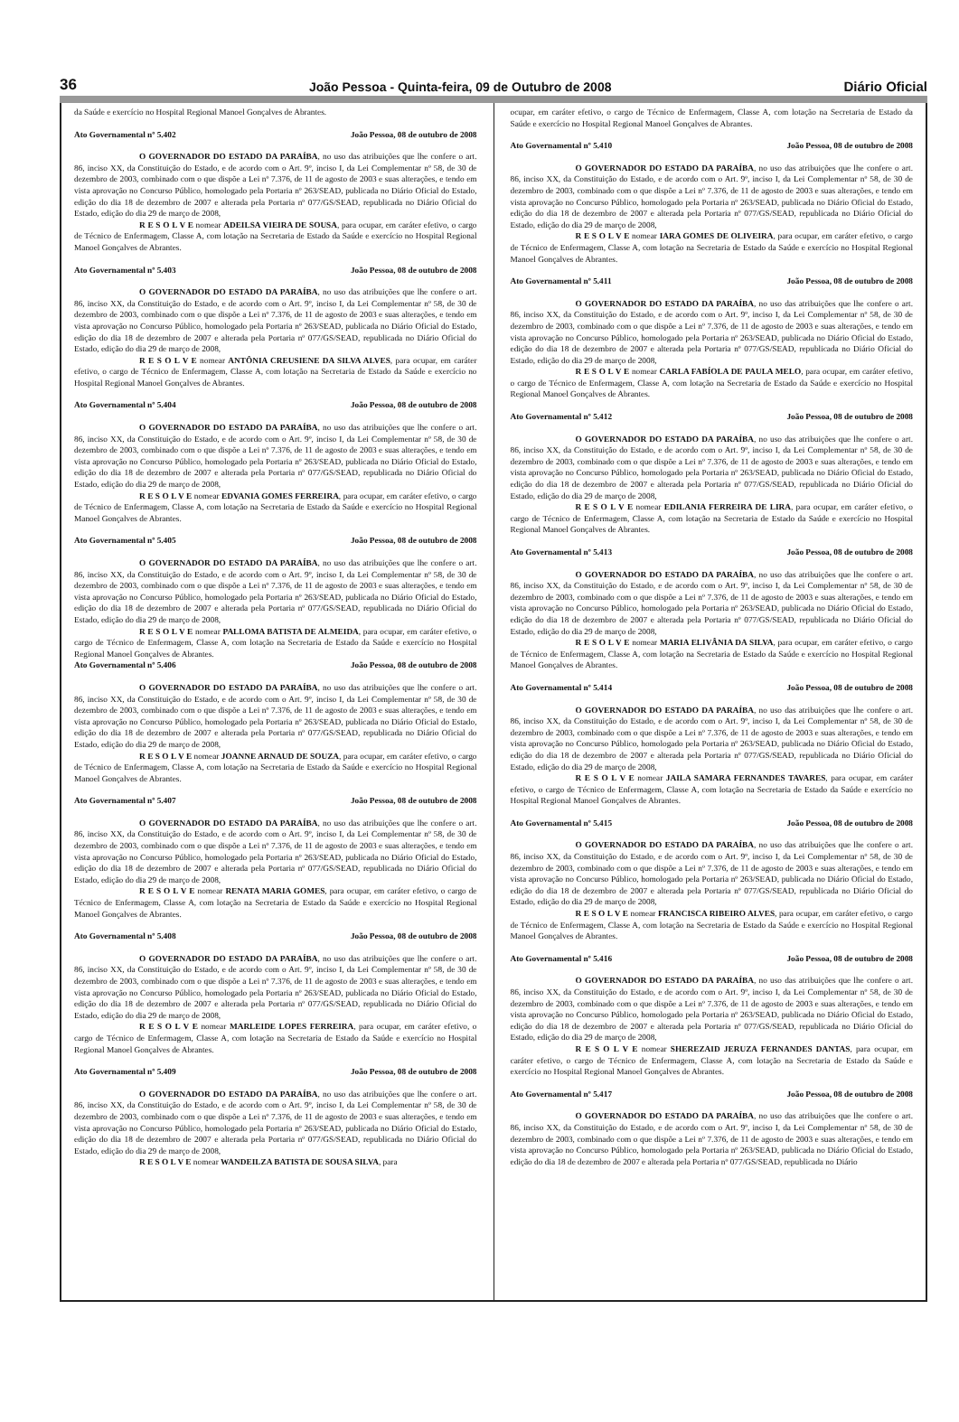36 João Pessoa - Quinta-feira, 09 de Outubro de 2008 Diário Oficial
da Saúde e exercício no Hospital Regional Manoel Gonçalves de Abrantes.
Ato Governamental nº 5.402 João Pessoa, 08 de outubro de 2008
O GOVERNADOR DO ESTADO DA PARAÍBA, no uso das atribuições que lhe confere o art. 86, inciso XX, da Constituição do Estado, e de acordo com o Art. 9º, inciso I, da Lei Complementar nº 58, de 30 de dezembro de 2003, combinado com o que dispõe a Lei nº 7.376, de 11 de agosto de 2003 e suas alterações, e tendo em vista aprovação no Concurso Público, homologado pela Portaria nº 263/SEAD, publicada no Diário Oficial do Estado, edição do dia 18 de dezembro de 2007 e alterada pela Portaria nº 077/GS/SEAD, republicada no Diário Oficial do Estado, edição do dia 29 de março de 2008,
R E S O L V E nomear ADEILSA VIEIRA DE SOUSA, para ocupar, em caráter efetivo, o cargo de Técnico de Enfermagem, Classe A, com lotação na Secretaria de Estado da Saúde e exercício no Hospital Regional Manoel Gonçalves de Abrantes.
Ato Governamental nº 5.403 João Pessoa, 08 de outubro de 2008
O GOVERNADOR DO ESTADO DA PARAÍBA, no uso das atribuições que lhe confere o art. 86, inciso XX, da Constituição do Estado, e de acordo com o Art. 9º, inciso I, da Lei Complementar nº 58, de 30 de dezembro de 2003, combinado com o que dispõe a Lei nº 7.376, de 11 de agosto de 2003 e suas alterações, e tendo em vista aprovação no Concurso Público, homologado pela Portaria nº 263/SEAD, publicada no Diário Oficial do Estado, edição do dia 18 de dezembro de 2007 e alterada pela Portaria nº 077/GS/SEAD, republicada no Diário Oficial do Estado, edição do dia 29 de março de 2008,
R E S O L V E nomear ANTÔNIA CREUSIENE DA SILVA ALVES, para ocupar, em caráter efetivo, o cargo de Técnico de Enfermagem, Classe A, com lotação na Secretaria de Estado da Saúde e exercício no Hospital Regional Manoel Gonçalves de Abrantes.
Ato Governamental nº 5.404 João Pessoa, 08 de outubro de 2008
O GOVERNADOR DO ESTADO DA PARAÍBA, no uso das atribuições que lhe confere o art. 86, inciso XX, da Constituição do Estado, e de acordo com o Art. 9º, inciso I, da Lei Complementar nº 58, de 30 de dezembro de 2003, combinado com o que dispõe a Lei nº 7.376, de 11 de agosto de 2003 e suas alterações, e tendo em vista aprovação no Concurso Público, homologado pela Portaria nº 263/SEAD, publicada no Diário Oficial do Estado, edição do dia 18 de dezembro de 2007 e alterada pela Portaria nº 077/GS/SEAD, republicada no Diário Oficial do Estado, edição do dia 29 de março de 2008,
R E S O L V E nomear EDVANIA GOMES FERREIRA, para ocupar, em caráter efetivo, o cargo de Técnico de Enfermagem, Classe A, com lotação na Secretaria de Estado da Saúde e exercício no Hospital Regional Manoel Gonçalves de Abrantes.
Ato Governamental nº 5.405 João Pessoa, 08 de outubro de 2008
O GOVERNADOR DO ESTADO DA PARAÍBA, no uso das atribuições que lhe confere o art. 86, inciso XX, da Constituição do Estado, e de acordo com o Art. 9º, inciso I, da Lei Complementar nº 58, de 30 de dezembro de 2003, combinado com o que dispõe a Lei nº 7.376, de 11 de agosto de 2003 e suas alterações, e tendo em vista aprovação no Concurso Público, homologado pela Portaria nº 263/SEAD, publicada no Diário Oficial do Estado, edição do dia 18 de dezembro de 2007 e alterada pela Portaria nº 077/GS/SEAD, republicada no Diário Oficial do Estado, edição do dia 29 de março de 2008,
R E S O L V E nomear PALLOMA BATISTA DE ALMEIDA, para ocupar, em caráter efetivo, o cargo de Técnico de Enfermagem, Classe A, com lotação na Secretaria de Estado da Saúde e exercício no Hospital Regional Manoel Gonçalves de Abrantes.
Ato Governamental nº 5.406 João Pessoa, 08 de outubro de 2008
O GOVERNADOR DO ESTADO DA PARAÍBA, no uso das atribuições que lhe confere o art. 86, inciso XX, da Constituição do Estado, e de acordo com o Art. 9º, inciso I, da Lei Complementar nº 58, de 30 de dezembro de 2003, combinado com o que dispõe a Lei nº 7.376, de 11 de agosto de 2003 e suas alterações, e tendo em vista aprovação no Concurso Público, homologado pela Portaria nº 263/SEAD, publicada no Diário Oficial do Estado, edição do dia 18 de dezembro de 2007 e alterada pela Portaria nº 077/GS/SEAD, republicada no Diário Oficial do Estado, edição do dia 29 de março de 2008,
R E S O L V E nomear JOANNE ARNAUD DE SOUZA, para ocupar, em caráter efetivo, o cargo de Técnico de Enfermagem, Classe A, com lotação na Secretaria de Estado da Saúde e exercício no Hospital Regional Manoel Gonçalves de Abrantes.
Ato Governamental nº 5.407 João Pessoa, 08 de outubro de 2008
O GOVERNADOR DO ESTADO DA PARAÍBA, no uso das atribuições que lhe confere o art. 86, inciso XX, da Constituição do Estado, e de acordo com o Art. 9º, inciso I, da Lei Complementar nº 58, de 30 de dezembro de 2003, combinado com o que dispõe a Lei nº 7.376, de 11 de agosto de 2003 e suas alterações, e tendo em vista aprovação no Concurso Público, homologado pela Portaria nº 263/SEAD, publicada no Diário Oficial do Estado, edição do dia 18 de dezembro de 2007 e alterada pela Portaria nº 077/GS/SEAD, republicada no Diário Oficial do Estado, edição do dia 29 de março de 2008,
R E S O L V E nomear RENATA MARIA GOMES, para ocupar, em caráter efetivo, o cargo de Técnico de Enfermagem, Classe A, com lotação na Secretaria de Estado da Saúde e exercício no Hospital Regional Manoel Gonçalves de Abrantes.
Ato Governamental nº 5.408 João Pessoa, 08 de outubro de 2008
O GOVERNADOR DO ESTADO DA PARAÍBA, no uso das atribuições que lhe confere o art. 86, inciso XX, da Constituição do Estado, e de acordo com o Art. 9º, inciso I, da Lei Complementar nº 58, de 30 de dezembro de 2003, combinado com o que dispõe a Lei nº 7.376, de 11 de agosto de 2003 e suas alterações, e tendo em vista aprovação no Concurso Público, homologado pela Portaria nº 263/SEAD, publicada no Diário Oficial do Estado, edição do dia 18 de dezembro de 2007 e alterada pela Portaria nº 077/GS/SEAD, republicada no Diário Oficial do Estado, edição do dia 29 de março de 2008,
R E S O L V E nomear MARLEIDE LOPES FERREIRA, para ocupar, em caráter efetivo, o cargo de Técnico de Enfermagem, Classe A, com lotação na Secretaria de Estado da Saúde e exercício no Hospital Regional Manoel Gonçalves de Abrantes.
Ato Governamental nº 5.409 João Pessoa, 08 de outubro de 2008
O GOVERNADOR DO ESTADO DA PARAÍBA, no uso das atribuições que lhe confere o art. 86, inciso XX, da Constituição do Estado, e de acordo com o Art. 9º, inciso I, da Lei Complementar nº 58, de 30 de dezembro de 2003, combinado com o que dispõe a Lei nº 7.376, de 11 de agosto de 2003 e suas alterações, e tendo em vista aprovação no Concurso Público, homologado pela Portaria nº 263/SEAD, publicada no Diário Oficial do Estado, edição do dia 18 de dezembro de 2007 e alterada pela Portaria nº 077/GS/SEAD, republicada no Diário Oficial do Estado, edição do dia 29 de março de 2008,
R E S O L V E nomear WANDEILZA BATISTA DE SOUSA SILVA, para
ocupar, em caráter efetivo, o cargo de Técnico de Enfermagem, Classe A, com lotação na Secretaria de Estado da Saúde e exercício no Hospital Regional Manoel Gonçalves de Abrantes.
Ato Governamental nº 5.410 João Pessoa, 08 de outubro de 2008
O GOVERNADOR DO ESTADO DA PARAÍBA, no uso das atribuições que lhe confere o art. 86, inciso XX, da Constituição do Estado, e de acordo com o Art. 9º, inciso I, da Lei Complementar nº 58, de 30 de dezembro de 2003, combinado com o que dispõe a Lei nº 7.376, de 11 de agosto de 2003 e suas alterações, e tendo em vista aprovação no Concurso Público, homologado pela Portaria nº 263/SEAD, publicada no Diário Oficial do Estado, edição do dia 18 de dezembro de 2007 e alterada pela Portaria nº 077/GS/SEAD, republicada no Diário Oficial do Estado, edição do dia 29 de março de 2008,
R E S O L V E nomear IARA GOMES DE OLIVEIRA, para ocupar, em caráter efetivo, o cargo de Técnico de Enfermagem, Classe A, com lotação na Secretaria de Estado da Saúde e exercício no Hospital Regional Manoel Gonçalves de Abrantes.
Ato Governamental nº 5.411 João Pessoa, 08 de outubro de 2008
O GOVERNADOR DO ESTADO DA PARAÍBA, no uso das atribuições que lhe confere o art. 86, inciso XX, da Constituição do Estado, e de acordo com o Art. 9º, inciso I, da Lei Complementar nº 58, de 30 de dezembro de 2003, combinado com o que dispõe a Lei nº 7.376, de 11 de agosto de 2003 e suas alterações, e tendo em vista aprovação no Concurso Público, homologado pela Portaria nº 263/SEAD, publicada no Diário Oficial do Estado, edição do dia 18 de dezembro de 2007 e alterada pela Portaria nº 077/GS/SEAD, republicada no Diário Oficial do Estado, edição do dia 29 de março de 2008,
R E S O L V E nomear CARLA FABÍOLA DE PAULA MELO, para ocupar, em caráter efetivo, o cargo de Técnico de Enfermagem, Classe A, com lotação na Secretaria de Estado da Saúde e exercício no Hospital Regional Manoel Gonçalves de Abrantes.
Ato Governamental nº 5.412 João Pessoa, 08 de outubro de 2008
O GOVERNADOR DO ESTADO DA PARAÍBA, no uso das atribuições que lhe confere o art. 86, inciso XX, da Constituição do Estado, e de acordo com o Art. 9º, inciso I, da Lei Complementar nº 58, de 30 de dezembro de 2003, combinado com o que dispõe a Lei nº 7.376, de 11 de agosto de 2003 e suas alterações, e tendo em vista aprovação no Concurso Público, homologado pela Portaria nº 263/SEAD, publicada no Diário Oficial do Estado, edição do dia 18 de dezembro de 2007 e alterada pela Portaria nº 077/GS/SEAD, republicada no Diário Oficial do Estado, edição do dia 29 de março de 2008,
R E S O L V E nomear EDILANIA FERREIRA DE LIRA, para ocupar, em caráter efetivo, o cargo de Técnico de Enfermagem, Classe A, com lotação na Secretaria de Estado da Saúde e exercício no Hospital Regional Manoel Gonçalves de Abrantes.
Ato Governamental nº 5.413 João Pessoa, 08 de outubro de 2008
O GOVERNADOR DO ESTADO DA PARAÍBA, no uso das atribuições que lhe confere o art. 86, inciso XX, da Constituição do Estado, e de acordo com o Art. 9º, inciso I, da Lei Complementar nº 58, de 30 de dezembro de 2003, combinado com o que dispõe a Lei nº 7.376, de 11 de agosto de 2003 e suas alterações, e tendo em vista aprovação no Concurso Público, homologado pela Portaria nº 263/SEAD, publicada no Diário Oficial do Estado, edição do dia 18 de dezembro de 2007 e alterada pela Portaria nº 077/GS/SEAD, republicada no Diário Oficial do Estado, edição do dia 29 de março de 2008,
R E S O L V E nomear MARIA ELIVÂNIA DA SILVA, para ocupar, em caráter efetivo, o cargo de Técnico de Enfermagem, Classe A, com lotação na Secretaria de Estado da Saúde e exercício no Hospital Regional Manoel Gonçalves de Abrantes.
Ato Governamental nº 5.414 João Pessoa, 08 de outubro de 2008
O GOVERNADOR DO ESTADO DA PARAÍBA, no uso das atribuições que lhe confere o art. 86, inciso XX, da Constituição do Estado, e de acordo com o Art. 9º, inciso I, da Lei Complementar nº 58, de 30 de dezembro de 2003, combinado com o que dispõe a Lei nº 7.376, de 11 de agosto de 2003 e suas alterações, e tendo em vista aprovação no Concurso Público, homologado pela Portaria nº 263/SEAD, publicada no Diário Oficial do Estado, edição do dia 18 de dezembro de 2007 e alterada pela Portaria nº 077/GS/SEAD, republicada no Diário Oficial do Estado, edição do dia 29 de março de 2008,
R E S O L V E nomear JAILA SAMARA FERNANDES TAVARES, para ocupar, em caráter efetivo, o cargo de Técnico de Enfermagem, Classe A, com lotação na Secretaria de Estado da Saúde e exercício no Hospital Regional Manoel Gonçalves de Abrantes.
Ato Governamental nº 5.415 João Pessoa, 08 de outubro de 2008
O GOVERNADOR DO ESTADO DA PARAÍBA, no uso das atribuições que lhe confere o art. 86, inciso XX, da Constituição do Estado, e de acordo com o Art. 9º, inciso I, da Lei Complementar nº 58, de 30 de dezembro de 2003, combinado com o que dispõe a Lei nº 7.376, de 11 de agosto de 2003 e suas alterações, e tendo em vista aprovação no Concurso Público, homologado pela Portaria nº 263/SEAD, publicada no Diário Oficial do Estado, edição do dia 18 de dezembro de 2007 e alterada pela Portaria nº 077/GS/SEAD, republicada no Diário Oficial do Estado, edição do dia 29 de março de 2008,
R E S O L V E nomear FRANCISCA RIBEIRO ALVES, para ocupar, em caráter efetivo, o cargo de Técnico de Enfermagem, Classe A, com lotação na Secretaria de Estado da Saúde e exercício no Hospital Regional Manoel Gonçalves de Abrantes.
Ato Governamental nº 5.416 João Pessoa, 08 de outubro de 2008
O GOVERNADOR DO ESTADO DA PARAÍBA, no uso das atribuições que lhe confere o art. 86, inciso XX, da Constituição do Estado, e de acordo com o Art. 9º, inciso I, da Lei Complementar nº 58, de 30 de dezembro de 2003, combinado com o que dispõe a Lei nº 7.376, de 11 de agosto de 2003 e suas alterações, e tendo em vista aprovação no Concurso Público, homologado pela Portaria nº 263/SEAD, publicada no Diário Oficial do Estado, edição do dia 18 de dezembro de 2007 e alterada pela Portaria nº 077/GS/SEAD, republicada no Diário Oficial do Estado, edição do dia 29 de março de 2008,
R E S O L V E nomear SHEREZAID JERUZA FERNANDES DANTAS, para ocupar, em caráter efetivo, o cargo de Técnico de Enfermagem, Classe A, com lotação na Secretaria de Estado da Saúde e exercício no Hospital Regional Manoel Gonçalves de Abrantes.
Ato Governamental nº 5.417 João Pessoa, 08 de outubro de 2008
O GOVERNADOR DO ESTADO DA PARAÍBA, no uso das atribuições que lhe confere o art. 86, inciso XX, da Constituição do Estado, e de acordo com o Art. 9º, inciso I, da Lei Complementar nº 58, de 30 de dezembro de 2003, combinado com o que dispõe a Lei nº 7.376, de 11 de agosto de 2003 e suas alterações, e tendo em vista aprovação no Concurso Público, homologado pela Portaria nº 263/SEAD, publicada no Diário Oficial do Estado, edição do dia 18 de dezembro de 2007 e alterada pela Portaria nº 077/GS/SEAD, republicada no Diário